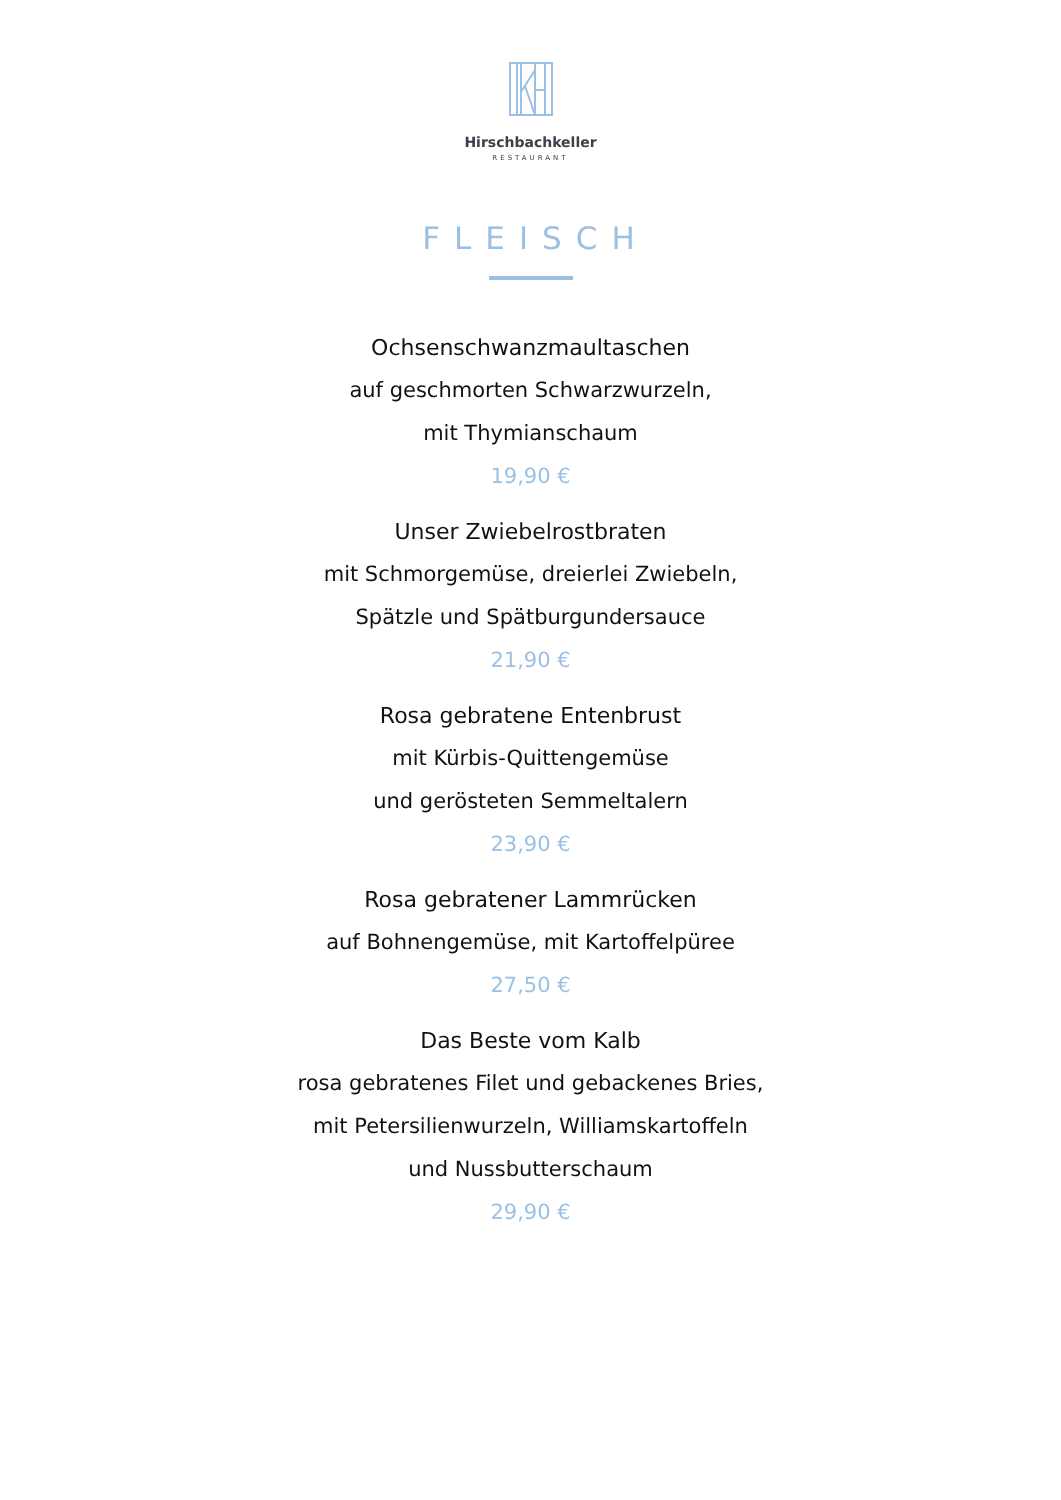Hirschbachkeller
RESTAURANT
FLEISCH
Ochsenschwanzmaultaschen
auf geschmorten Schwarzwurzeln,
mit Thymianschaum
19,90 €
Unser Zwiebelrostbraten
mit Schmorgemüse, dreierlei Zwiebeln,
Spätzle und Spätburgundersauce
21,90 €
Rosa gebratene Entenbrust
mit Kürbis-Quittengemüse
und gerösteten Semmeltalern
23,90 €
Rosa gebratener Lammrücken
auf Bohnengemüse, mit Kartoffelpüree
27,50 €
Das Beste vom Kalb
rosa gebratenes Filet und gebackenes Bries,
mit Petersilienwurzeln, Williamskartoffeln
und Nussbutterschaum
29,90 €